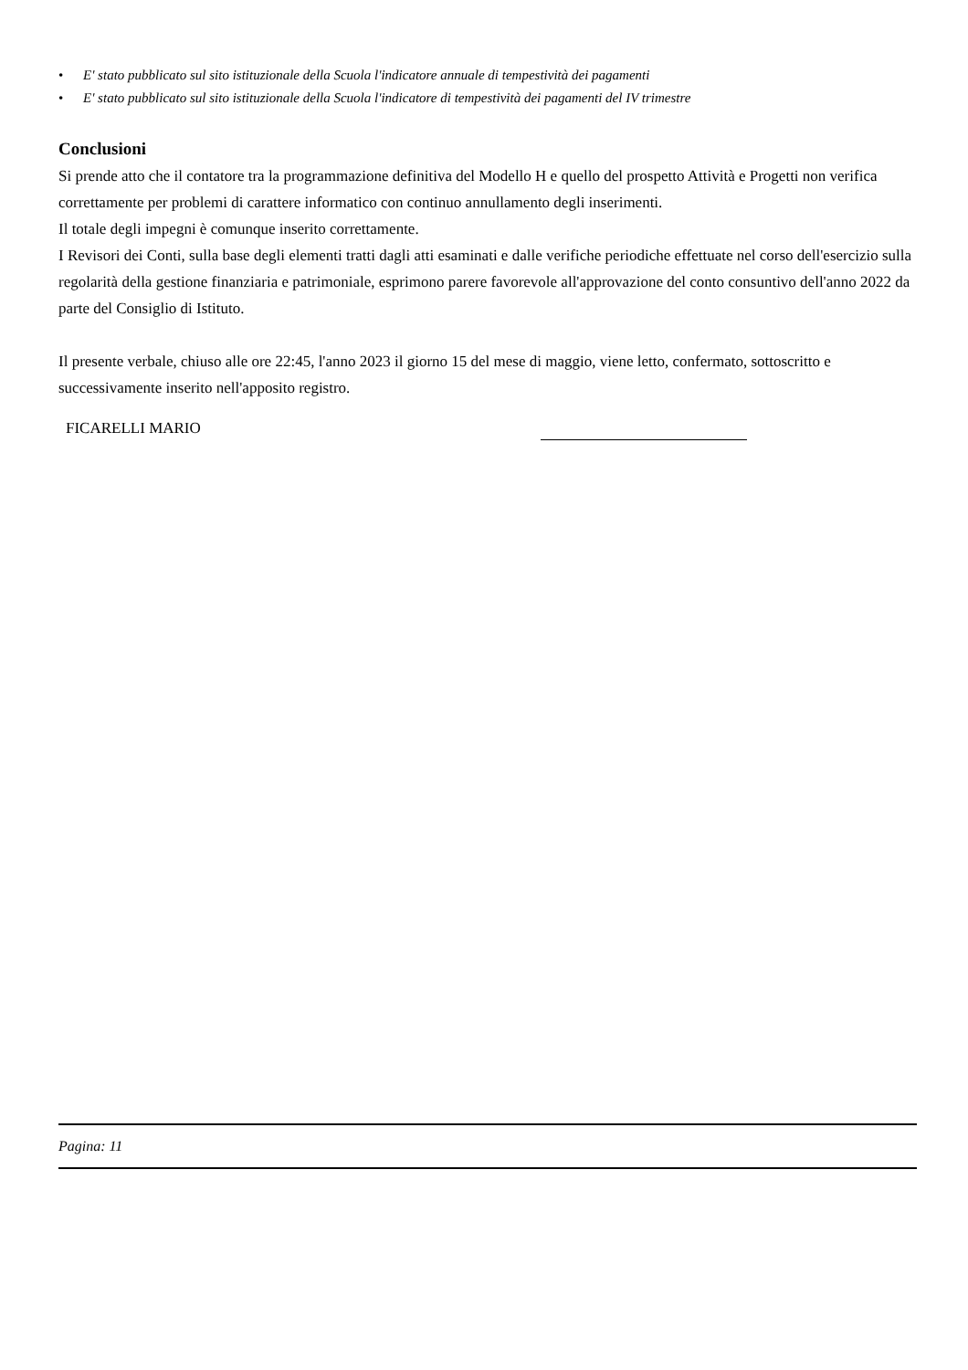• E' stato pubblicato sul sito istituzionale della Scuola l'indicatore annuale di tempestività dei pagamenti
• E' stato pubblicato sul sito istituzionale della Scuola l'indicatore di tempestività dei pagamenti del IV trimestre
Conclusioni
Si prende atto che il contatore tra la programmazione definitiva del Modello H e quello del prospetto Attività e Progetti non verifica correttamente per problemi di carattere informatico con continuo annullamento degli inserimenti.
Il totale degli impegni è comunque inserito correttamente.
I Revisori dei Conti, sulla base degli elementi tratti dagli atti esaminati e dalle verifiche periodiche effettuate nel corso dell'esercizio sulla regolarità della gestione finanziaria e patrimoniale, esprimono parere favorevole all'approvazione del conto consuntivo dell'anno 2022 da parte del Consiglio di Istituto.
Il presente verbale, chiuso alle ore 22:45, l'anno 2023 il giorno 15 del mese di maggio, viene letto, confermato, sottoscritto e successivamente inserito nell'apposito registro.
FICARELLI MARIO
Pagina: 11